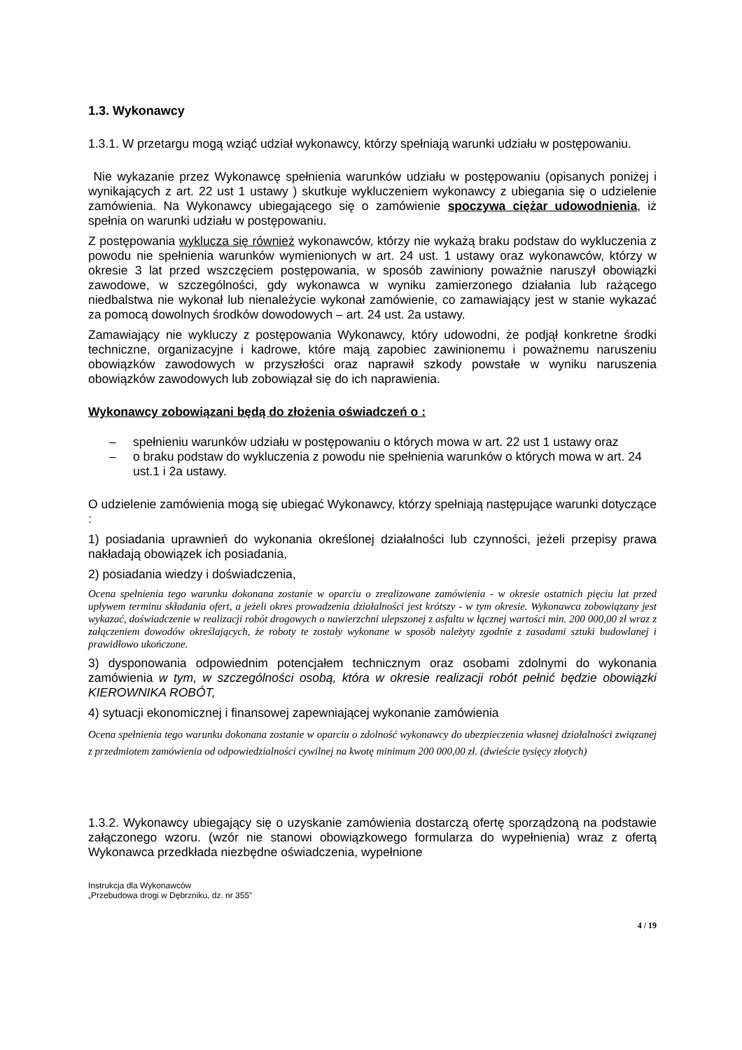1.3. Wykonawcy
1.3.1. W przetargu mogą wziąć udział wykonawcy, którzy spełniają warunki udziału w postępowaniu.
Nie wykazanie przez Wykonawcę spełnienia warunków udziału w postępowaniu (opisanych poniżej i wynikających z art. 22 ust 1 ustawy ) skutkuje wykluczeniem wykonawcy z ubiegania się o udzielenie zamówienia. Na Wykonawcy ubiegającego się o zamówienie spoczywa ciężar udowodnienia, iż spełnia on warunki udziału w postępowaniu.
Z postępowania wyklucza się również wykonawców, którzy nie wykażą braku podstaw do wykluczenia z powodu nie spełnienia warunków wymienionych w art. 24 ust. 1 ustawy oraz wykonawców, którzy w okresie 3 lat przed wszczęciem postępowania, w sposób zawiniony poważnie naruszył obowiązki zawodowe, w szczególności, gdy wykonawca w wyniku zamierzonego działania lub rażącego niedbalstwa nie wykonał lub nienależycie wykonał zamówienie, co zamawiający jest w stanie wykazać za pomocą dowolnych środków dowodowych – art. 24 ust. 2a ustawy.
Zamawiający nie wykluczy z postępowania Wykonawcy, który udowodni, że podjął konkretne środki techniczne, organizacyjne i kadrowe, które mają zapobiec zawinionemu i poważnemu naruszeniu obowiązków zawodowych w przyszłości oraz naprawił szkody powstałe w wyniku naruszenia obowiązków zawodowych lub zobowiązał się do ich naprawienia.
Wykonawcy zobowiązani będą do złożenia oświadczeń o :
– spełnieniu warunków udziału w postępowaniu o których mowa w art. 22 ust 1 ustawy oraz
– o braku podstaw do wykluczenia z powodu nie spełnienia warunków o których mowa w art. 24 ust.1 i 2a ustawy.
O udzielenie zamówienia mogą się ubiegać Wykonawcy, którzy spełniają następujące warunki dotyczące :
1) posiadania uprawnień do wykonania określonej działalności lub czynności, jeżeli przepisy prawa nakładają obowiązek ich posiadania,
2) posiadania wiedzy i doświadczenia,
Ocena spełnienia tego warunku dokonana zostanie w oparciu o zrealizowane zamówienia - w okresie ostatnich pięciu lat przed upływem terminu składania ofert, a jeżeli okres prowadzenia działalności jest krótszy - w tym okresie. Wykonawca zobowiązany jest wykazać, doświadczenie w realizacji robót drogowych o nawierzchni ulepszonej z asfaltu w łącznej wartości min. 200 000,00 zł wraz z załączeniem dowodów określających, że roboty te zostały wykonane w sposób należyty zgodnie z zasadami sztuki budowlanej i prawidłowo ukończone.
3) dysponowania odpowiednim potencjałem technicznym oraz osobami zdolnymi do wykonania zamówienia w tym, w szczególności osobą, która w okresie realizacji robót pełnić będzie obowiązki KIEROWNIKA ROBÓT,
4) sytuacji ekonomicznej i finansowej zapewniającej wykonanie zamówienia
Ocena spełnienia tego warunku dokonana zostanie w oparciu o zdolność wykonawcy do ubezpieczenia własnej działalności związanej z przedmiotem zamówienia od odpowiedzialności cywilnej na kwotę minimum 200 000,00 zł. (dwieście tysięcy złotych)
1.3.2. Wykonawcy ubiegający się o uzyskanie zamówienia dostarczą ofertę sporządzoną na podstawie załączonego wzoru. (wzór nie stanowi obowiązkowego formularza do wypełnienia) wraz z ofertą Wykonawca przedkłada niezbędne oświadczenia, wypełnione
Instrukcja dla Wykonawców
„Przebudowa drogi w Dębrzniku, dz. nr 355”
4 / 19